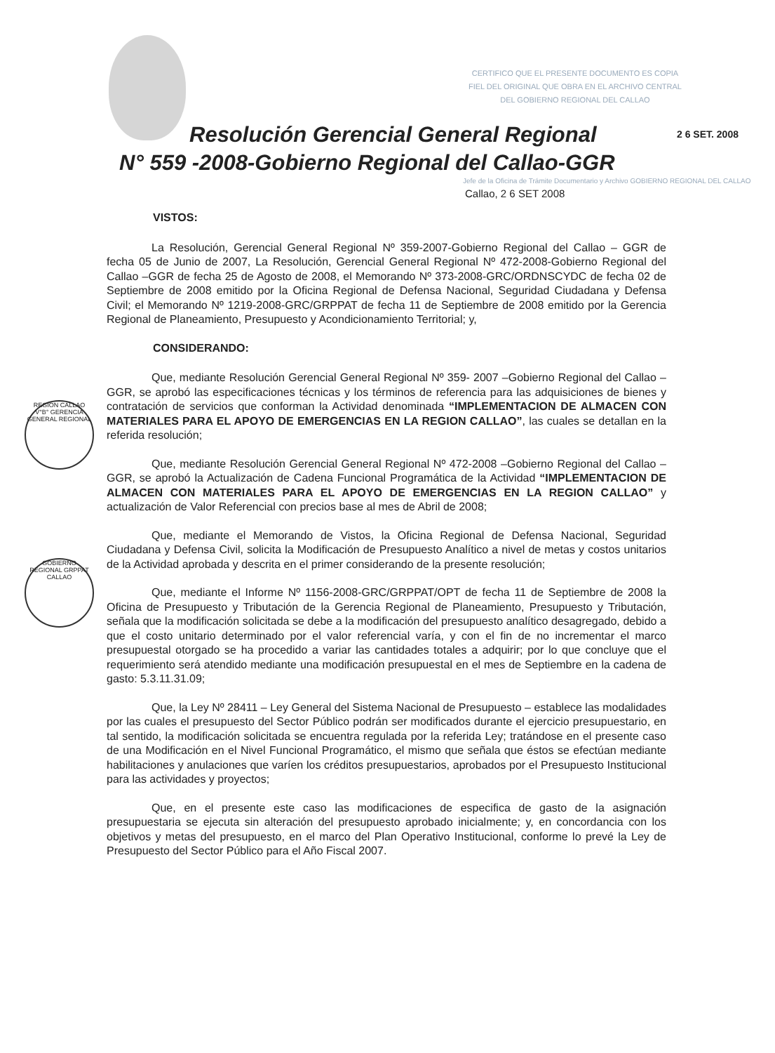CERTIFICO QUE EL PRESENTE DOCUMENTO ES COPIA FIEL DEL ORIGINAL QUE OBRA EN EL ARCHIVO CENTRAL DEL GOBIERNO REGIONAL DEL CALLAO
2 6 SET. 2008
Resolución Gerencial General Regional
N° 559 -2008-Gobierno Regional del Callao-GGR
Jefe de la Oficina de Trámite Documentario y Archivo GOBIERNO REGIONAL DEL CALLAO
Callao, 2 6 SET 2008
REGION CALLAO V°B° GERENCIA GENERAL REGIONAL
GOBIERNO REGIONAL GRPPAT CALLAO
VISTOS:
La Resolución, Gerencial General Regional Nº 359-2007-Gobierno Regional del Callao – GGR de fecha 05 de Junio de 2007, La Resolución, Gerencial General Regional Nº 472-2008-Gobierno Regional del Callao –GGR de fecha 25 de Agosto de 2008, el Memorando Nº 373-2008-GRC/ORDNSCYDC de fecha 02 de Septiembre de 2008 emitido por la Oficina Regional de Defensa Nacional, Seguridad Ciudadana y Defensa Civil; el Memorando Nº 1219-2008-GRC/GRPPAT de fecha 11 de Septiembre de 2008 emitido por la Gerencia Regional de Planeamiento, Presupuesto y Acondicionamiento Territorial; y,
CONSIDERANDO:
Que, mediante Resolución Gerencial General Regional Nº 359- 2007 –Gobierno Regional del Callao – GGR, se aprobó las especificaciones técnicas y los términos de referencia para las adquisiciones de bienes y contratación de servicios que conforman la Actividad denominada “IMPLEMENTACION DE ALMACEN CON MATERIALES PARA EL APOYO DE EMERGENCIAS EN LA REGION CALLAO”, las cuales se detallan en la referida resolución;
Que, mediante Resolución Gerencial General Regional Nº 472-2008 –Gobierno Regional del Callao –GGR, se aprobó la Actualización de Cadena Funcional Programática de la Actividad “IMPLEMENTACION DE ALMACEN CON MATERIALES PARA EL APOYO DE EMERGENCIAS EN LA REGION CALLAO” y actualización de Valor Referencial con precios base al mes de Abril de 2008;
Que, mediante el Memorando de Vistos, la Oficina Regional de Defensa Nacional, Seguridad Ciudadana y Defensa Civil, solicita la Modificación de Presupuesto Analítico a nivel de metas y costos unitarios de la Actividad aprobada y descrita en el primer considerando de la presente resolución;
Que, mediante el Informe Nº 1156-2008-GRC/GRPPAT/OPT de fecha 11 de Septiembre de 2008 la Oficina de Presupuesto y Tributación de la Gerencia Regional de Planeamiento, Presupuesto y Tributación, señala que la modificación solicitada se debe a la modificación del presupuesto analítico desagregado, debido a que el costo unitario determinado por el valor referencial varía, y con el fin de no incrementar el marco presupuestal otorgado se ha procedido a variar las cantidades totales a adquirir; por lo que concluye que el requerimiento será atendido mediante una modificación presupuestal en el mes de Septiembre en la cadena de gasto: 5.3.11.31.09;
Que, la Ley Nº 28411 – Ley General del Sistema Nacional de Presupuesto – establece las modalidades por las cuales el presupuesto del Sector Público podrán ser modificados durante el ejercicio presupuestario, en tal sentido, la modificación solicitada se encuentra regulada por la referida Ley; tratándose en el presente caso de una Modificación en el Nivel Funcional Programático, el mismo que señala que éstos se efectúan mediante habilitaciones y anulaciones que varíen los créditos presupuestarios, aprobados por el Presupuesto Institucional para las actividades y proyectos;
Que, en el presente este caso las modificaciones de especifica de gasto de la asignación presupuestaria se ejecuta sin alteración del presupuesto aprobado inicialmente; y, en concordancia con los objetivos y metas del presupuesto, en el marco del Plan Operativo Institucional, conforme lo prevé la Ley de Presupuesto del Sector Público para el Año Fiscal 2007.